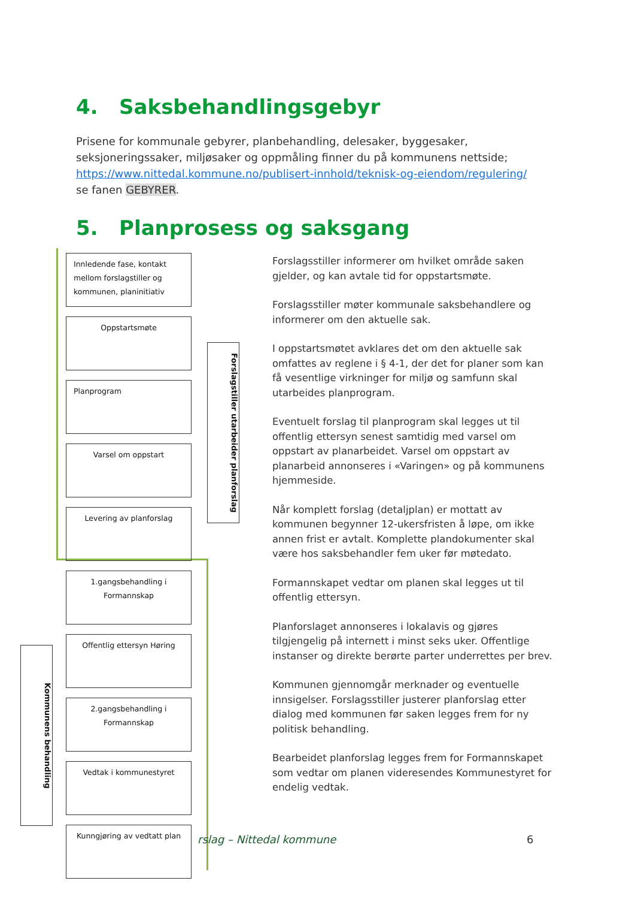4. Saksbehandlingsgebyr
Prisene for kommunale gebyrer, planbehandling, delesaker, byggesaker, seksjoneringssaker, miljøsaker og oppmåling finner du på kommunens nettside; https://www.nittedal.kommune.no/publisert-innhold/teknisk-og-eiendom/regulering/
se fanen GEBYRER.
5. Planprosess og saksgang
Innledende fase, kontakt mellom forslagstiller og kommunen, planinitiativ
Oppstartsmøte
Planprogram
Varsel om oppstart
Levering av planforslag
1.gangsbehandling i Formannskap
Offentlig ettersyn Høring
2.gangsbehandling i Formannskap
Vedtak i kommunestyret
Kunngjøring av vedtatt plan
Forslagstiller utarbeider planforslag
Kommunens behandling
Forslagsstiller informerer om hvilket område saken gjelder, og kan avtale tid for oppstartsmøte.
Forslagsstiller møter kommunale saksbehandlere og informerer om den aktuelle sak.
I oppstartsmøtet avklares det om den aktuelle sak omfattes av reglene i § 4-1, der det for planer som kan få vesentlige virkninger for miljø og samfunn skal utarbeides planprogram.
Eventuelt forslag til planprogram skal legges ut til offentlig ettersyn senest samtidig med varsel om oppstart av planarbeidet. Varsel om oppstart av planarbeid annonseres i «Varingen» og på kommunens hjemmeside.
Når komplett forslag (detaljplan) er mottatt av kommunen begynner 12-ukersfristen å løpe, om ikke annen frist er avtalt. Komplette plandokumenter skal være hos saksbehandler fem uker før møtedato.
Formannskapet vedtar om planen skal legges ut til offentlig ettersyn.
Planforslaget annonseres i lokalavis og gjøres tilgjengelig på internett i minst seks uker. Offentlige instanser og direkte berørte parter underrettes per brev.
Kommunen gjennomgår merknader og eventuelle innsigelser. Forslagsstiller justerer planforslag etter dialog med kommunen før saken legges frem for ny politisk behandling.
Bearbeidet planforslag legges frem for Formannskapet som vedtar om planen videresendes Kommunestyret for endelig vedtak.
rslag – Nittedal kommune 6